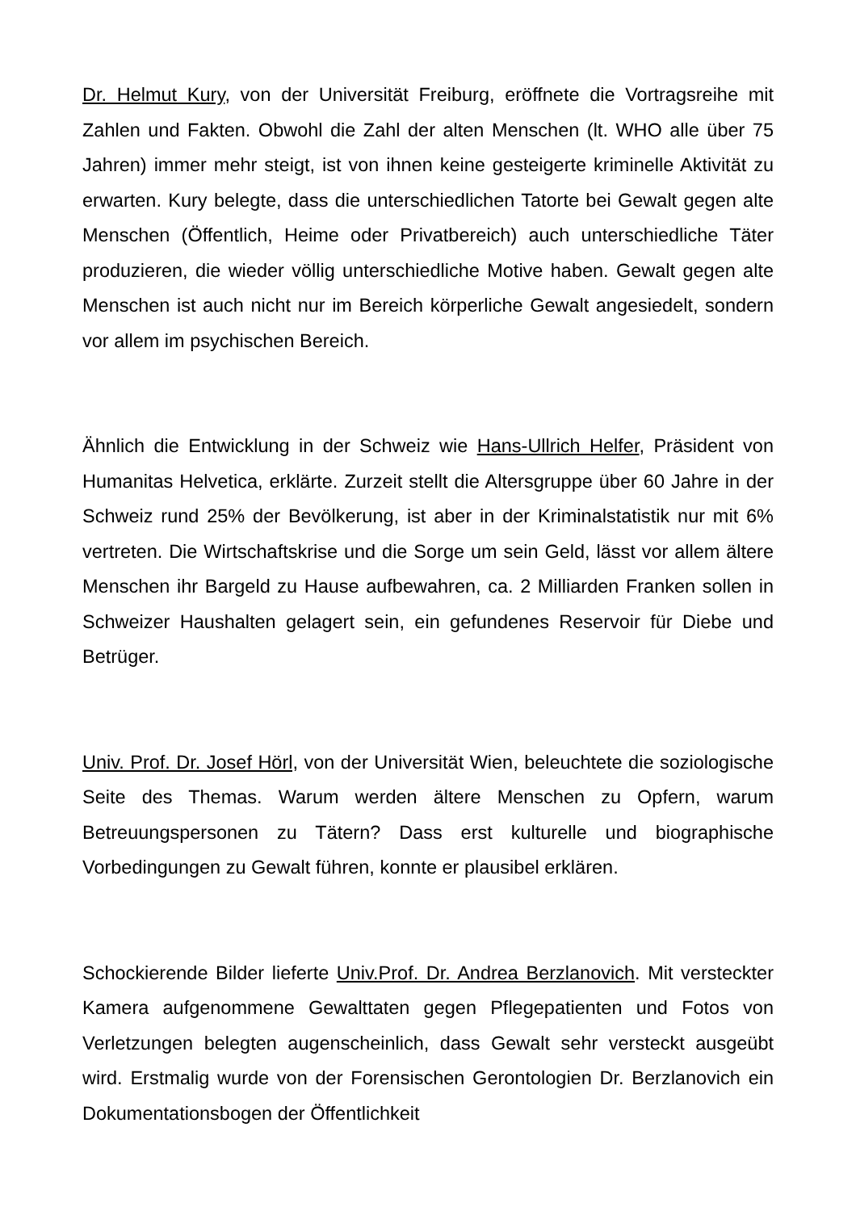Dr. Helmut Kury, von der Universität Freiburg, eröffnete die Vortragsreihe mit Zahlen und Fakten. Obwohl die Zahl der alten Menschen (lt. WHO alle über 75 Jahren) immer mehr steigt, ist von ihnen keine gesteigerte kriminelle Aktivität zu erwarten. Kury belegte, dass die unterschiedlichen Tatorte bei Gewalt gegen alte Menschen (Öffentlich, Heime oder Privatbereich) auch unterschiedliche Täter produzieren, die wieder völlig unterschiedliche Motive haben. Gewalt gegen alte Menschen ist auch nicht nur im Bereich körperliche Gewalt angesiedelt, sondern vor allem im psychischen Bereich.
Ähnlich die Entwicklung in der Schweiz wie Hans-Ullrich Helfer, Präsident von Humanitas Helvetica, erklärte. Zurzeit stellt die Altersgruppe über 60 Jahre in der Schweiz rund 25% der Bevölkerung, ist aber in der Kriminalstatistik nur mit 6% vertreten. Die Wirtschaftskrise und die Sorge um sein Geld, lässt vor allem ältere Menschen ihr Bargeld zu Hause aufbewahren, ca. 2 Milliarden Franken sollen in Schweizer Haushalten gelagert sein, ein gefundenes Reservoir für Diebe und Betrüger.
Univ. Prof. Dr. Josef Hörl, von der Universität Wien, beleuchtete die soziologische Seite des Themas. Warum werden ältere Menschen zu Opfern, warum Betreuungspersonen zu Tätern? Dass erst kulturelle und biographische Vorbedingungen zu Gewalt führen, konnte er plausibel erklären.
Schockierende Bilder lieferte Univ.Prof. Dr. Andrea Berzlanovich. Mit versteckter Kamera aufgenommene Gewalttaten gegen Pflegepatienten und Fotos von Verletzungen belegten augenscheinlich, dass Gewalt sehr versteckt ausgeübt wird. Erstmalig wurde von der Forensischen Gerontologien Dr. Berzlanovich ein Dokumentationsbogen der Öffentlichkeit